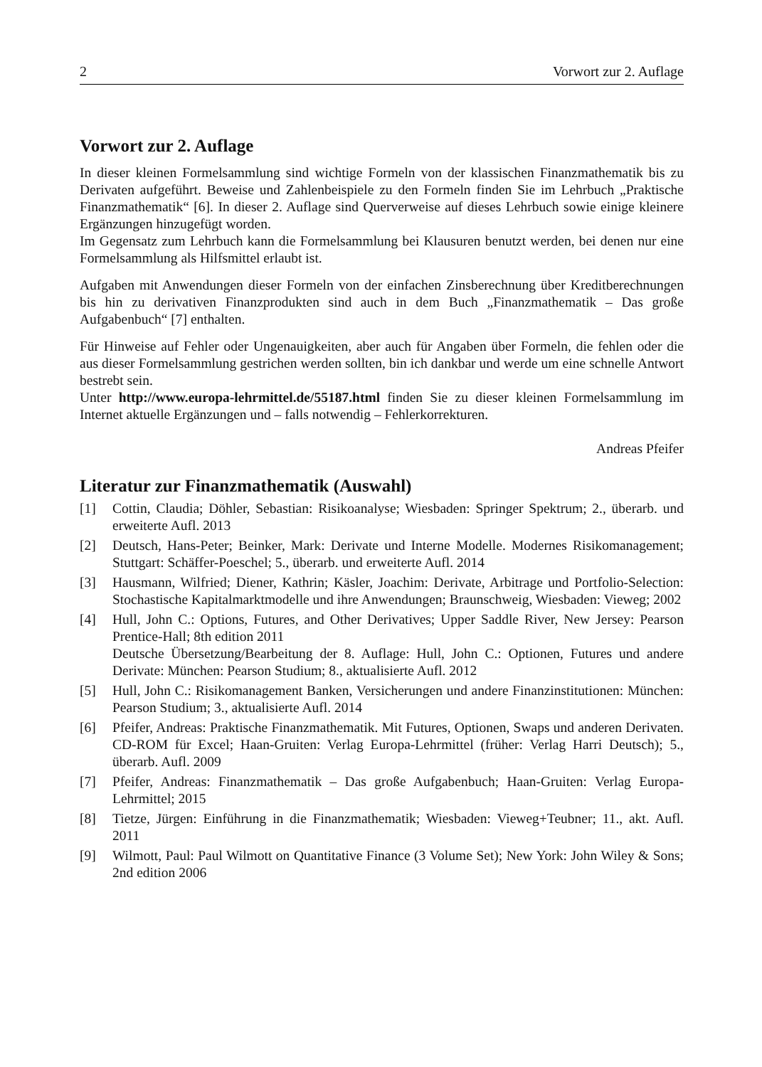2 Vorwort zur 2. Auflage
Vorwort zur 2. Auflage
In dieser kleinen Formelsammlung sind wichtige Formeln von der klassischen Finanzmathematik bis zu Derivaten aufgeführt. Beweise und Zahlenbeispiele zu den Formeln finden Sie im Lehrbuch „Praktische Finanzmathematik“ [6]. In dieser 2. Auflage sind Querverweise auf dieses Lehrbuch sowie einige kleinere Ergänzungen hinzugefügt worden.
Im Gegensatz zum Lehrbuch kann die Formelsammlung bei Klausuren benutzt werden, bei denen nur eine Formelsammlung als Hilfsmittel erlaubt ist.
Aufgaben mit Anwendungen dieser Formeln von der einfachen Zinsberechnung über Kreditberechnungen bis hin zu derivativen Finanzprodukten sind auch in dem Buch „Finanzmathematik – Das große Aufgabenbuch“ [7] enthalten.
Für Hinweise auf Fehler oder Ungenauigkeiten, aber auch für Angaben über Formeln, die fehlen oder die aus dieser Formelsammlung gestrichen werden sollten, bin ich dankbar und werde um eine schnelle Antwort bestrebt sein.
Unter http://www.europa-lehrmittel.de/55187.html finden Sie zu dieser kleinen Formelsammlung im Internet aktuelle Ergänzungen und – falls notwendig – Fehlerkorrekturen.
Andreas Pfeifer
Literatur zur Finanzmathematik (Auswahl)
[1] Cottin, Claudia; Döhler, Sebastian: Risikoanalyse; Wiesbaden: Springer Spektrum; 2., überarb. und erweiterte Aufl. 2013
[2] Deutsch, Hans-Peter; Beinker, Mark: Derivate und Interne Modelle. Modernes Risikomanagement; Stuttgart: Schäffer-Poeschel; 5., überarb. und erweiterte Aufl. 2014
[3] Hausmann, Wilfried; Diener, Kathrin; Käsler, Joachim: Derivate, Arbitrage und Portfolio-Selection: Stochastische Kapitalmarktmodelle und ihre Anwendungen; Braunschweig, Wiesbaden: Vieweg; 2002
[4] Hull, John C.: Options, Futures, and Other Derivatives; Upper Saddle River, New Jersey: Pearson Prentice-Hall; 8th edition 2011
Deutsche Übersetzung/Bearbeitung der 8. Auflage: Hull, John C.: Optionen, Futures und andere Derivate: München: Pearson Studium; 8., aktualisierte Aufl. 2012
[5] Hull, John C.: Risikomanagement Banken, Versicherungen und andere Finanzinstitutionen: München: Pearson Studium; 3., aktualisierte Aufl. 2014
[6] Pfeifer, Andreas: Praktische Finanzmathematik. Mit Futures, Optionen, Swaps und anderen Derivaten. CD-ROM für Excel; Haan-Gruiten: Verlag Europa-Lehrmittel (früher: Verlag Harri Deutsch); 5., überarb. Aufl. 2009
[7] Pfeifer, Andreas: Finanzmathematik – Das große Aufgabenbuch; Haan-Gruiten: Verlag Europa-Lehrmittel; 2015
[8] Tietze, Jürgen: Einführung in die Finanzmathematik; Wiesbaden: Vieweg+Teubner; 11., akt. Aufl. 2011
[9] Wilmott, Paul: Paul Wilmott on Quantitative Finance (3 Volume Set); New York: John Wiley & Sons; 2nd edition 2006